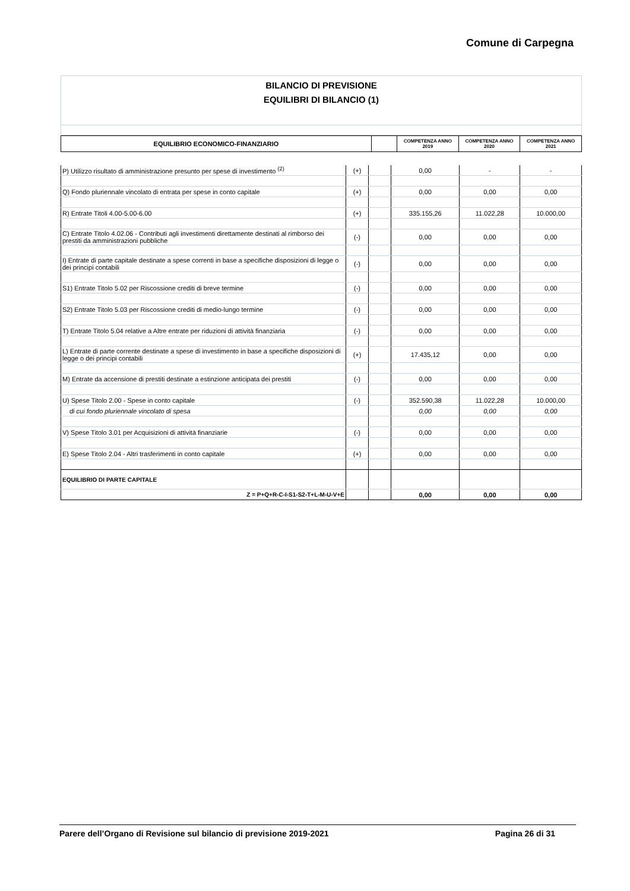Comune di Carpegna
BILANCIO DI PREVISIONE
EQUILIBRI DI BILANCIO (1)
| EQUILIBRIO ECONOMICO-FINANZIARIO | | COMPETENZA ANNO 2019 | COMPETENZA ANNO 2020 | COMPETENZA ANNO 2021 |
| P) Utilizzo risultato di amministrazione presunto per spese di investimento <sup>(2)</sup> | (+) | | 0,00 | - | - |
| Q) Fondo pluriennale vincolato di entrata per spese in conto capitale | (+) | | 0,00 | 0,00 | 0,00 |
| R) Entrate Titoli 4.00-5.00-6.00 | (+) | | 335.155,26 | 11.022,28 | 10.000,00 |
| C) Entrate Titolo 4.02.06 - Contributi agli investimenti direttamente destinati al rimborso dei prestiti da amministrazioni pubbliche | (-) | | 0,00 | 0,00 | 0,00 |
| I) Entrate di parte capitale destinate a spese correnti in base a specifiche disposizioni di legge o dei principi contabili | (-) | | 0,00 | 0,00 | 0,00 |
| S1) Entrate Titolo 5.02 per Riscossione crediti di breve termine | (-) | | 0,00 | 0,00 | 0,00 |
| S2) Entrate Titolo 5.03 per Riscossione crediti di medio-lungo termine | (-) | | 0,00 | 0,00 | 0,00 |
| T) Entrate Titolo 5.04 relative a Altre entrate per riduzioni di attività finanziaria | (-) | | 0,00 | 0,00 | 0,00 |
| L) Entrate di parte corrente destinate a spese di investimento in base a specifiche disposizioni di legge o dei principi contabili | (+) | | 17.435,12 | 0,00 | 0,00 |
| M) Entrate da accensione di prestiti destinate a estinzione anticipata dei prestiti | (-) | | 0,00 | 0,00 | 0,00 |
| U) Spese Titolo 2.00 - Spese in conto capitale | (-) | | 352.590,38 | 11.022,28 | 10.000,00 |
| di cui fondo pluriennale vincolato di spesa | | | 0,00 | 0,00 | 0,00 |
| V) Spese Titolo 3.01 per Acquisizioni di attività finanziarie | (-) | | 0,00 | 0,00 | 0,00 |
| E) Spese Titolo 2.04 - Altri trasferimenti in conto capitale | (+) | | 0,00 | 0,00 | 0,00 |
| EQUILIBRIO DI PARTE CAPITALE | | | | | |
| Z = P+Q+R-C-I-S1-S2-T+L-M-U-V+E | | | 0,00 | 0,00 | 0,00 |
Parere dell’Organo di Revisione sul bilancio di previsione 2019-2021 Pagina 26 di 31